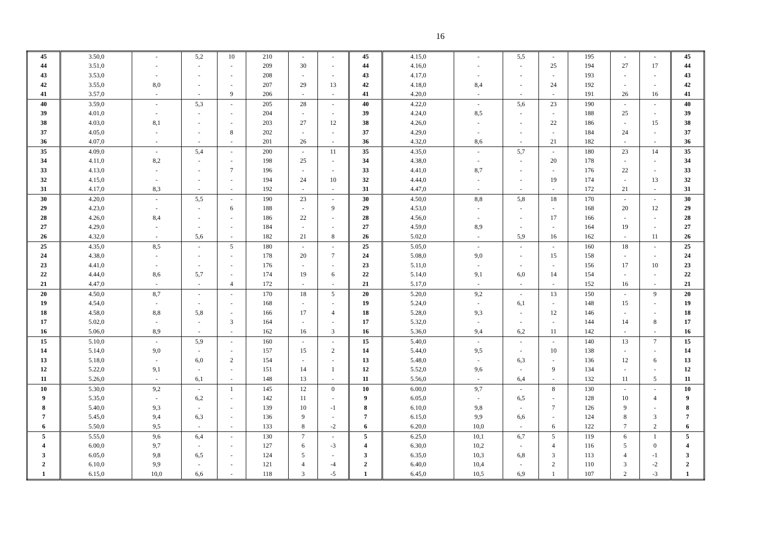16
| 45 | 3.50,0 | - | 5,2 | 10 | 210 | - | - | 45 | 4.15,0 | - | 5,5 | - | 195 | - | - | 45 |
| 44 | 3.51,0 | - | - | - | 209 | 30 | - | 44 | 4.16,0 | - | - | 25 | 194 | 27 | 17 | 44 |
| 43 | 3.53,0 | - | - | - | 208 | - | - | 43 | 4.17,0 | - | - | - | 193 | - | - | 43 |
| 42 | 3.55,0 | 8,0 | - | - | 207 | 29 | 13 | 42 | 4.18,0 | 8,4 | - | 24 | 192 | - | - | 42 |
| 41 | 3.57,0 | - | - | 9 | 206 | - | - | 41 | 4.20,0 | - | - | - | 191 | 26 | 16 | 41 |
| 40 | 3.59,0 | - | 5,3 | - | 205 | 28 | - | 40 | 4.22,0 | - | 5,6 | 23 | 190 | - | - | 40 |
| 39 | 4.01,0 | - | - | - | 204 | - | - | 39 | 4.24,0 | 8,5 | - | - | 188 | 25 | - | 39 |
| 38 | 4.03,0 | 8,1 | - | - | 203 | 27 | 12 | 38 | 4.26,0 | - | - | 22 | 186 | - | 15 | 38 |
| 37 | 4.05,0 | - | - | 8 | 202 | - | - | 37 | 4.29,0 | - | - | - | 184 | 24 | - | 37 |
| 36 | 4.07,0 | - | - | - | 201 | 26 | - | 36 | 4.32,0 | 8,6 | - | 21 | 182 | - | - | 36 |
| 35 | 4.09,0 | - | 5,4 | - | 200 | - | 11 | 35 | 4.35,0 | - | 5,7 | - | 180 | 23 | 14 | 35 |
| 34 | 4.11,0 | 8,2 | - | - | 198 | 25 | - | 34 | 4.38,0 | - | - | 20 | 178 | - | - | 34 |
| 33 | 4.13,0 | - | - | 7 | 196 | - | - | 33 | 4.41,0 | 8,7 | - | - | 176 | 22 | - | 33 |
| 32 | 4.15,0 | - | - | - | 194 | 24 | 10 | 32 | 4.44,0 | - | - | 19 | 174 | - | 13 | 32 |
| 31 | 4.17,0 | 8,3 | - | - | 192 | - | - | 31 | 4.47,0 | - | - | - | 172 | 21 | - | 31 |
| 30 | 4.20,0 | - | 5,5 | - | 190 | 23 | - | 30 | 4.50,0 | 8,8 | 5,8 | 18 | 170 | - | - | 30 |
| 29 | 4.23,0 | - | - | 6 | 188 | - | 9 | 29 | 4.53,0 | - | - | - | 168 | 20 | 12 | 29 |
| 28 | 4.26,0 | 8,4 | - | - | 186 | 22 | - | 28 | 4.56,0 | - | - | 17 | 166 | - | - | 28 |
| 27 | 4.29,0 | - | - | - | 184 | - | - | 27 | 4.59,0 | 8,9 | - | - | 164 | 19 | - | 27 |
| 26 | 4.32,0 | - | 5,6 | - | 182 | 21 | 8 | 26 | 5.02,0 | - | 5,9 | 16 | 162 | - | 11 | 26 |
| 25 | 4.35,0 | 8,5 | - | 5 | 180 | - | - | 25 | 5.05,0 | - | - | - | 160 | 18 | - | 25 |
| 24 | 4.38,0 | - | - | - | 178 | 20 | 7 | 24 | 5.08,0 | 9,0 | - | 15 | 158 | - | - | 24 |
| 23 | 4.41,0 | - | - | - | 176 | - | - | 23 | 5.11,0 | - | - | - | 156 | 17 | 10 | 23 |
| 22 | 4.44,0 | 8,6 | 5,7 | - | 174 | 19 | 6 | 22 | 5.14,0 | 9,1 | 6,0 | 14 | 154 | - | - | 22 |
| 21 | 4.47,0 | - | - | 4 | 172 | - | - | 21 | 5.17,0 | - | - | - | 152 | 16 | - | 21 |
| 20 | 4.50,0 | 8,7 | - | - | 170 | 18 | 5 | 20 | 5.20,0 | 9,2 | - | 13 | 150 | - | 9 | 20 |
| 19 | 4.54,0 | - | - | - | 168 | - | - | 19 | 5.24,0 | - | 6,1 | - | 148 | 15 | - | 19 |
| 18 | 4.58,0 | 8,8 | 5,8 | - | 166 | 17 | 4 | 18 | 5.28,0 | 9,3 | - | 12 | 146 | - | - | 18 |
| 17 | 5.02,0 | - | - | 3 | 164 | - | - | 17 | 5.32,0 | - | - | - | 144 | 14 | 8 | 17 |
| 16 | 5.06,0 | 8,9 | - | - | 162 | 16 | 3 | 16 | 5.36,0 | 9,4 | 6,2 | 11 | 142 | - | - | 16 |
| 15 | 5.10,0 | - | 5,9 | - | 160 | - | - | 15 | 5.40,0 | - | - | - | 140 | 13 | 7 | 15 |
| 14 | 5.14,0 | 9,0 | - | - | 157 | 15 | 2 | 14 | 5.44,0 | 9,5 | - | 10 | 138 | - | - | 14 |
| 13 | 5.18,0 | - | 6,0 | 2 | 154 | - | - | 13 | 5.48,0 | - | 6,3 | - | 136 | 12 | 6 | 13 |
| 12 | 5.22,0 | 9,1 | - | - | 151 | 14 | 1 | 12 | 5.52,0 | 9,6 | - | 9 | 134 | - | - | 12 |
| 11 | 5.26,0 | - | 6,1 | - | 148 | 13 | - | 11 | 5.56,0 | - | 6,4 | - | 132 | 11 | 5 | 11 |
| 10 | 5.30,0 | 9,2 | - | 1 | 145 | 12 | 0 | 10 | 6.00,0 | 9,7 | - | 8 | 130 | - | - | 10 |
| 9 | 5.35,0 | - | 6,2 | - | 142 | 11 | - | 9 | 6.05,0 | - | 6,5 | - | 128 | 10 | 4 | 9 |
| 8 | 5.40,0 | 9,3 | - | - | 139 | 10 | -1 | 8 | 6.10,0 | 9,8 | - | 7 | 126 | 9 | - | 8 |
| 7 | 5.45,0 | 9,4 | 6,3 | - | 136 | 9 | - | 7 | 6.15,0 | 9,9 | 6,6 | - | 124 | 8 | 3 | 7 |
| 6 | 5.50,0 | 9,5 | - | - | 133 | 8 | -2 | 6 | 6.20,0 | 10,0 | - | 6 | 122 | 7 | 2 | 6 |
| 5 | 5.55,0 | 9,6 | 6,4 | - | 130 | 7 | - | 5 | 6.25,0 | 10,1 | 6,7 | 5 | 119 | 6 | 1 | 5 |
| 4 | 6.00,0 | 9,7 | - | - | 127 | 6 | -3 | 4 | 6.30,0 | 10,2 | - | 4 | 116 | 5 | 0 | 4 |
| 3 | 6.05,0 | 9,8 | 6,5 | - | 124 | 5 | - | 3 | 6.35,0 | 10,3 | 6,8 | 3 | 113 | 4 | -1 | 3 |
| 2 | 6.10,0 | 9,9 | - | - | 121 | 4 | -4 | 2 | 6.40,0 | 10,4 | - | 2 | 110 | 3 | -2 | 2 |
| 1 | 6.15,0 | 10,0 | 6,6 | - | 118 | 3 | -5 | 1 | 6.45,0 | 10,5 | 6,9 | 1 | 107 | 2 | -3 | 1 |